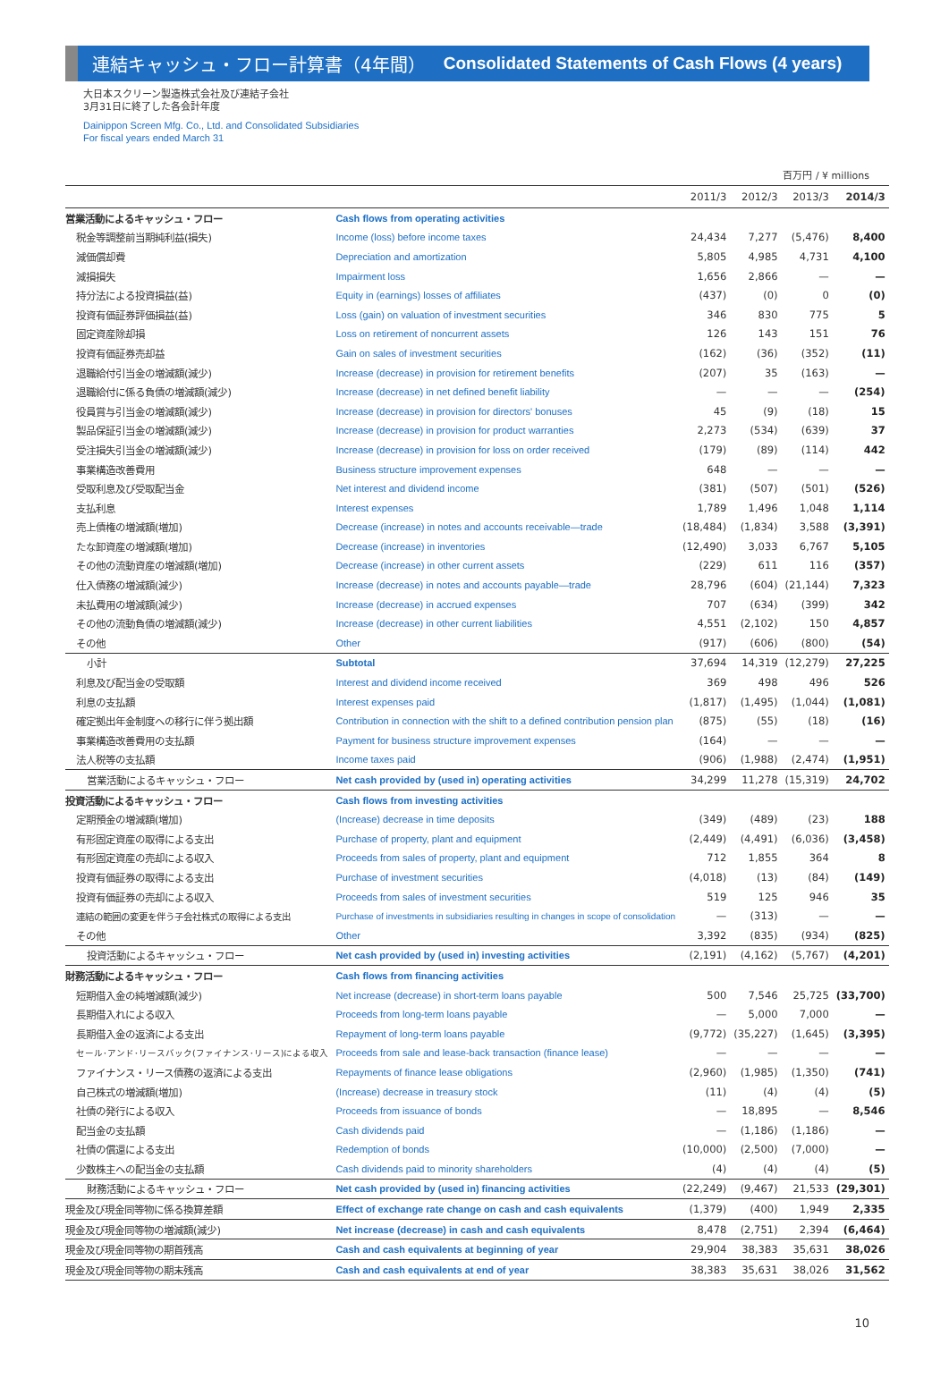連結キャッシュ・フロー計算書（4年間） Consolidated Statements of Cash Flows (4 years)
大日本スクリーン製造株式会社及び連結子会社
3月31日に終了した各会計年度
Dainippon Screen Mfg. Co., Ltd. and Consolidated Subsidiaries
For fiscal years ended March 31
百万円 / ¥ millions
| | | 2011/3 | 2012/3 | 2013/3 | 2014/3 |
| --- | --- | --- | --- | --- | --- |
| 営業活動によるキャッシュ・フロー | Cash flows from operating activities | | | | |
| 税金等調整前当期純利益(損失) | Income (loss) before income taxes | 24,434 | 7,277 | (5,476) | 8,400 |
| 減価償却費 | Depreciation and amortization | 5,805 | 4,985 | 4,731 | 4,100 |
| 減損損失 | Impairment loss | 1,656 | 2,866 | — | — |
| 持分法による投資損益(益) | Equity in (earnings) losses of affiliates | (437) | (0) | 0 | (0) |
| 投資有価証券評価損益(益) | Loss (gain) on valuation of investment securities | 346 | 830 | 775 | 5 |
| 固定資産除却損 | Loss on retirement of noncurrent assets | 126 | 143 | 151 | 76 |
| 投資有価証券売却益 | Gain on sales of investment securities | (162) | (36) | (352) | (11) |
| 退職給付引当金の増減額(減少) | Increase (decrease) in provision for retirement benefits | (207) | 35 | (163) | — |
| 退職給付に係る負債の増減額(減少) | Increase (decrease) in net defined benefit liability | — | — | — | (254) |
| 役員賞与引当金の増減額(減少) | Increase (decrease) in provision for directors' bonuses | 45 | (9) | (18) | 15 |
| 製品保証引当金の増減額(減少) | Increase (decrease) in provision for product warranties | 2,273 | (534) | (639) | 37 |
| 受注損失引当金の増減額(減少) | Increase (decrease) in provision for loss on order received | (179) | (89) | (114) | 442 |
| 事業構造改善費用 | Business structure improvement expenses | 648 | — | — | — |
| 受取利息及び受取配当金 | Net interest and dividend income | (381) | (507) | (501) | (526) |
| 支払利息 | Interest expenses | 1,789 | 1,496 | 1,048 | 1,114 |
| 売上債権の増減額(増加) | Decrease (increase) in notes and accounts receivable—trade | (18,484) | (1,834) | 3,588 | (3,391) |
| たな卸資産の増減額(増加) | Decrease (increase) in inventories | (12,490) | 3,033 | 6,767 | 5,105 |
| その他の流動資産の増減額(増加) | Decrease (increase) in other current assets | (229) | 611 | 116 | (357) |
| 仕入債務の増減額(減少) | Increase (decrease) in notes and accounts payable—trade | 28,796 | (604) | (21,144) | 7,323 |
| 未払費用の増減額(減少) | Increase (decrease) in accrued expenses | 707 | (634) | (399) | 342 |
| その他の流動負債の増減額(減少) | Increase (decrease) in other current liabilities | 4,551 | (2,102) | 150 | 4,857 |
| その他 | Other | (917) | (606) | (800) | (54) |
| 小計 | Subtotal | 37,694 | 14,319 | (12,279) | 27,225 |
| 利息及び配当金の受取額 | Interest and dividend income received | 369 | 498 | 496 | 526 |
| 利息の支払額 | Interest expenses paid | (1,817) | (1,495) | (1,044) | (1,081) |
| 確定拠出年金制度への移行に伴う拠出額 | Contribution in connection with the shift to a defined contribution pension plan | (875) | (55) | (18) | (16) |
| 事業構造改善費用の支払額 | Payment for business structure improvement expenses | (164) | — | — | — |
| 法人税等の支払額 | Income taxes paid | (906) | (1,988) | (2,474) | (1,951) |
| 営業活動によるキャッシュ・フロー | Net cash provided by (used in) operating activities | 34,299 | 11,278 | (15,319) | 24,702 |
| 投資活動によるキャッシュ・フロー | Cash flows from investing activities | | | | |
| 定期預金の増減額(増加) | (Increase) decrease in time deposits | (349) | (489) | (23) | 188 |
| 有形固定資産の取得による支出 | Purchase of property, plant and equipment | (2,449) | (4,491) | (6,036) | (3,458) |
| 有形固定資産の売却による収入 | Proceeds from sales of property, plant and equipment | 712 | 1,855 | 364 | 8 |
| 投資有価証券の取得による支出 | Purchase of investment securities | (4,018) | (13) | (84) | (149) |
| 投資有価証券の売却による収入 | Proceeds from sales of investment securities | 519 | 125 | 946 | 35 |
| 連結の範囲の変更を伴う子会社株式の取得による支出 | Purchase of investments in subsidiaries resulting in changes in scope of consolidation | — | (313) | — | — |
| その他 | Other | 3,392 | (835) | (934) | (825) |
| 投資活動によるキャッシュ・フロー | Net cash provided by (used in) investing activities | (2,191) | (4,162) | (5,767) | (4,201) |
| 財務活動によるキャッシュ・フロー | Cash flows from financing activities | | | | |
| 短期借入金の純増減額(減少) | Net increase (decrease) in short-term loans payable | 500 | 7,546 | 25,725 | (33,700) |
| 長期借入れによる収入 | Proceeds from long-term loans payable | — | 5,000 | 7,000 | — |
| 長期借入金の返済による支出 | Repayment of long-term loans payable | (9,772) | (35,227) | (1,645) | (3,395) |
| セール･アンド･リースバック(ファイナンス･リース)による収入 | Proceeds from sale and lease-back transaction (finance lease) | — | — | — | — |
| ファイナンス・リース債務の返済による支出 | Repayments of finance lease obligations | (2,960) | (1,985) | (1,350) | (741) |
| 自己株式の増減額(増加) | (Increase) decrease in treasury stock | (11) | (4) | (4) | (5) |
| 社債の発行による収入 | Proceeds from issuance of bonds | — | 18,895 | — | 8,546 |
| 配当金の支払額 | Cash dividends paid | — | (1,186) | (1,186) | — |
| 社債の償還による支出 | Redemption of bonds | (10,000) | (2,500) | (7,000) | — |
| 少数株主への配当金の支払額 | Cash dividends paid to minority shareholders | (4) | (4) | (4) | (5) |
| 財務活動によるキャッシュ・フロー | Net cash provided by (used in) financing activities | (22,249) | (9,467) | 21,533 | (29,301) |
| 現金及び現金同等物に係る換算差額 | Effect of exchange rate change on cash and cash equivalents | (1,379) | (400) | 1,949 | 2,335 |
| 現金及び現金同等物の増減額(減少) | Net increase (decrease) in cash and cash equivalents | 8,478 | (2,751) | 2,394 | (6,464) |
| 現金及び現金同等物の期首残高 | Cash and cash equivalents at beginning of year | 29,904 | 38,383 | 35,631 | 38,026 |
| 現金及び現金同等物の期末残高 | Cash and cash equivalents at end of year | 38,383 | 35,631 | 38,026 | 31,562 |
10